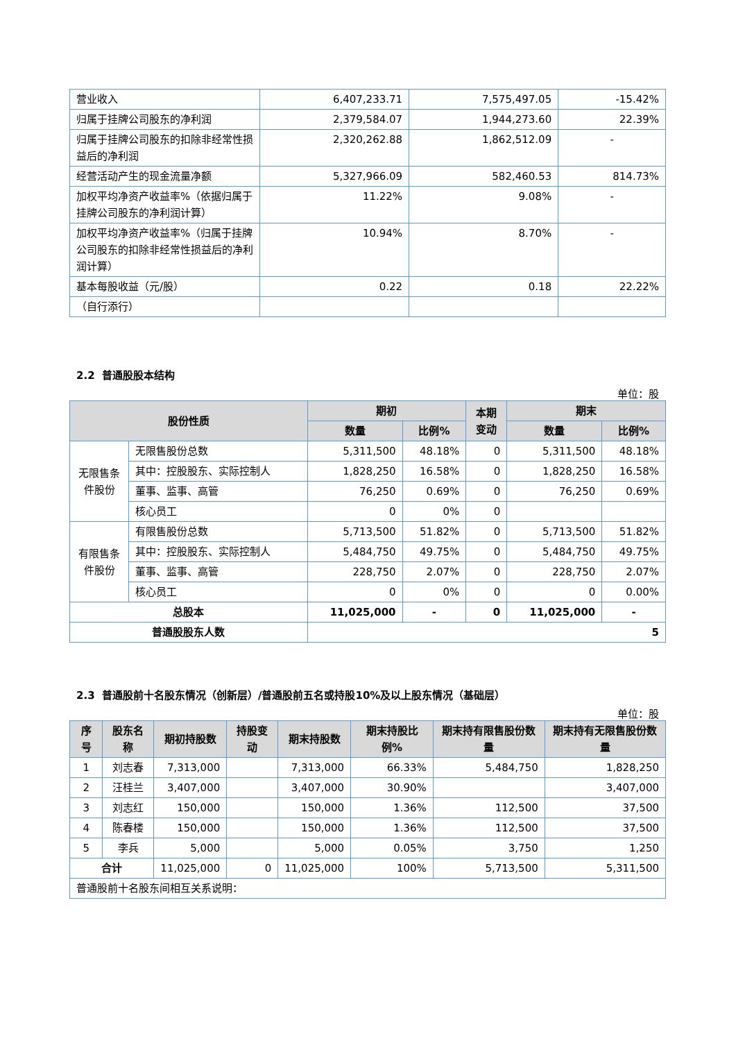| 营业收入 | 6,407,233.71 | 7,575,497.05 | -15.42% |
| 归属于挂牌公司股东的净利润 | 2,379,584.07 | 1,944,273.60 | 22.39% |
| 归属于挂牌公司股东的扣除非经常性损益后的净利润 | 2,320,262.88 | 1,862,512.09 | - |
| 经营活动产生的现金流量净额 | 5,327,966.09 | 582,460.53 | 814.73% |
| 加权平均净资产收益率%（依据归属于挂牌公司股东的净利润计算） | 11.22% | 9.08% | - |
| 加权平均净资产收益率%（归属于挂牌公司股东的扣除非经常性损益后的净利润计算） | 10.94% | 8.70% | - |
| 基本每股收益（元/股） | 0.22 | 0.18 | 22.22% |
| （自行添行） | | | |
2.2 普通股股本结构
单位：股
| 股份性质 | | 期初 | | 本期 变动 | 期末 | |
| --- | --- | --- | --- | --- | --- | --- |
| | | 数量 | 比例% | | 数量 | 比例% |
| 无限售条件股份 | 无限售股份总数 | 5,311,500 | 48.18% | 0 | 5,311,500 | 48.18% |
| | 其中：控股股东、实际控制人 | 1,828,250 | 16.58% | 0 | 1,828,250 | 16.58% |
| | 董事、监事、高管 | 76,250 | 0.69% | 0 | 76,250 | 0.69% |
| | 核心员工 | 0 | 0% | 0 | | |
| 有限售条件股份 | 有限售股份总数 | 5,713,500 | 51.82% | 0 | 5,713,500 | 51.82% |
| | 其中：控股股东、实际控制人 | 5,484,750 | 49.75% | 0 | 5,484,750 | 49.75% |
| | 董事、监事、高管 | 228,750 | 2.07% | 0 | 228,750 | 2.07% |
| | 核心员工 | 0 | 0% | 0 | 0 | 0.00% |
| 总股本 | | 11,025,000 | - | 0 | 11,025,000 | - |
| 普通股股东人数 | | 5 | | | | |
2.3 普通股前十名股东情况（创新层）/普通股前五名或持股10%及以上股东情况（基础层）
单位：股
| 序号 | 股东名称 | 期初持股数 | 持股变动 | 期末持股数 | 期末持股比例% | 期末持有限售股份数量 | 期末持有无限售股份数量 |
| --- | --- | --- | --- | --- | --- | --- | --- |
| 1 | 刘志春 | 7,313,000 | | 7,313,000 | 66.33% | 5,484,750 | 1,828,250 |
| 2 | 汪桂兰 | 3,407,000 | | 3,407,000 | 30.90% | | 3,407,000 |
| 3 | 刘志红 | 150,000 | | 150,000 | 1.36% | 112,500 | 37,500 |
| 4 | 陈春楼 | 150,000 | | 150,000 | 1.36% | 112,500 | 37,500 |
| 5 | 李兵 | 5,000 | | 5,000 | 0.05% | 3,750 | 1,250 |
| 合计 | | 11,025,000 | 0 | 11,025,000 | 100% | 5,713,500 | 5,311,500 |
| 普通股前十名股东间相互关系说明： | | | | | | | |